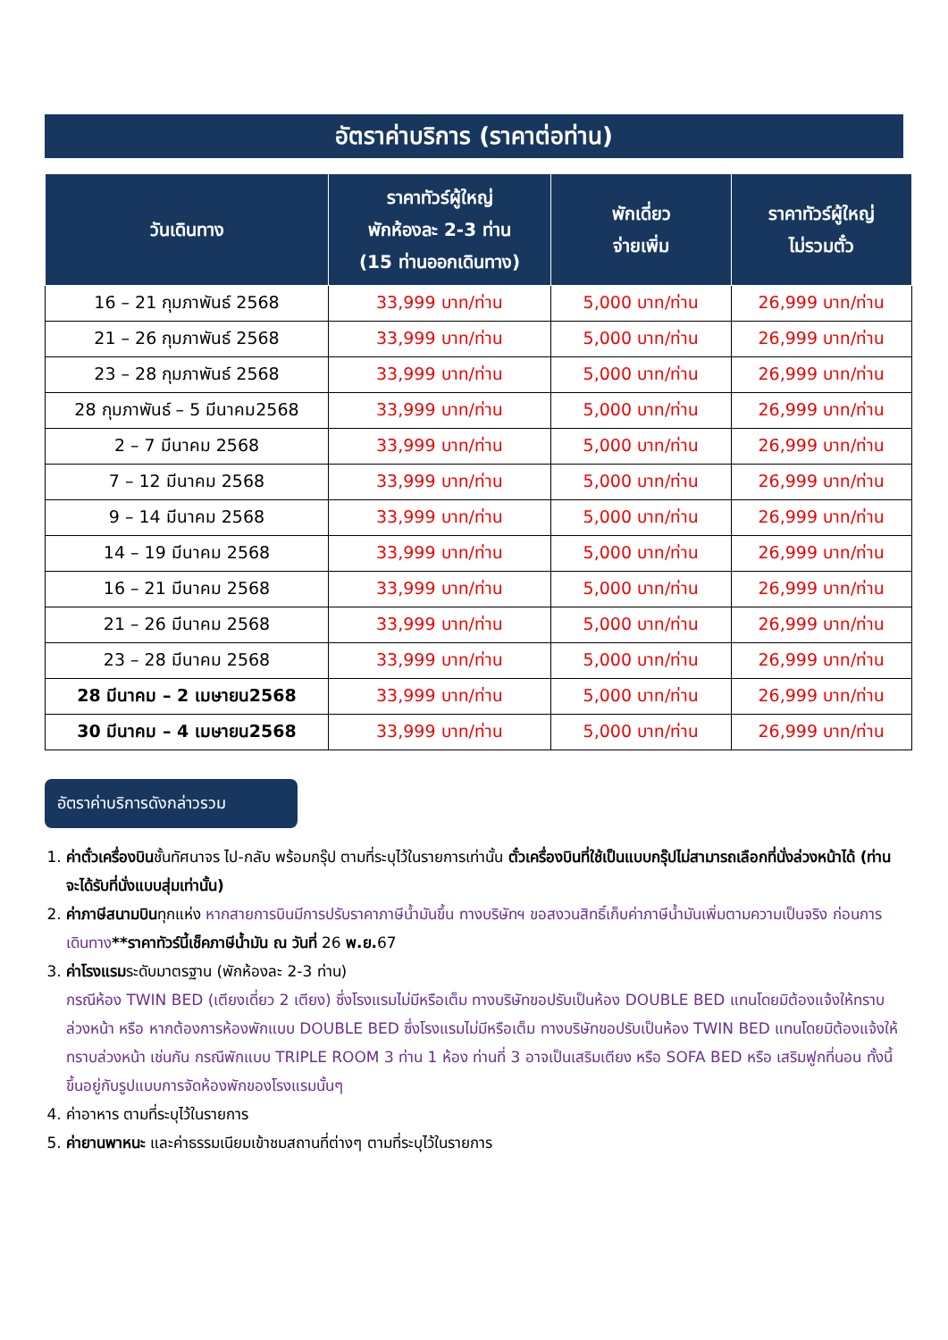อัตราค่าบริการ (ราคาต่อท่าน)
| วันเดินทาง | ราคาทัวร์ผู้ใหญ่ พักห้องละ 2-3 ท่าน (15 ท่านออกเดินทาง) | พักเดี่ยว จ่ายเพิ่ม | ราคาทัวร์ผู้ใหญ่ ไม่รวมตั๋ว |
| --- | --- | --- | --- |
| 16 – 21 กุมภาพันธ์ 2568 | 33,999 บาท/ท่าน | 5,000 บาท/ท่าน | 26,999 บาท/ท่าน |
| 21 – 26 กุมภาพันธ์ 2568 | 33,999 บาท/ท่าน | 5,000 บาท/ท่าน | 26,999 บาท/ท่าน |
| 23 – 28 กุมภาพันธ์ 2568 | 33,999 บาท/ท่าน | 5,000 บาท/ท่าน | 26,999 บาท/ท่าน |
| 28 กุมภาพันธ์ – 5 มีนาคม2568 | 33,999 บาท/ท่าน | 5,000 บาท/ท่าน | 26,999 บาท/ท่าน |
| 2 – 7 มีนาคม 2568 | 33,999 บาท/ท่าน | 5,000 บาท/ท่าน | 26,999 บาท/ท่าน |
| 7 – 12 มีนาคม 2568 | 33,999 บาท/ท่าน | 5,000 บาท/ท่าน | 26,999 บาท/ท่าน |
| 9 – 14 มีนาคม 2568 | 33,999 บาท/ท่าน | 5,000 บาท/ท่าน | 26,999 บาท/ท่าน |
| 14 – 19 มีนาคม 2568 | 33,999 บาท/ท่าน | 5,000 บาท/ท่าน | 26,999 บาท/ท่าน |
| 16 – 21 มีนาคม 2568 | 33,999 บาท/ท่าน | 5,000 บาท/ท่าน | 26,999 บาท/ท่าน |
| 21 – 26 มีนาคม 2568 | 33,999 บาท/ท่าน | 5,000 บาท/ท่าน | 26,999 บาท/ท่าน |
| 23 – 28 มีนาคม 2568 | 33,999 บาท/ท่าน | 5,000 บาท/ท่าน | 26,999 บาท/ท่าน |
| 28 มีนาคม – 2 เมษายน2568 | 33,999 บาท/ท่าน | 5,000 บาท/ท่าน | 26,999 บาท/ท่าน |
| 30 มีนาคม – 4 เมษายน2568 | 33,999 บาท/ท่าน | 5,000 บาท/ท่าน | 26,999 บาท/ท่าน |
อัตราค่าบริการดังกล่าวรวม
1. ค่าตั๋วเครื่องบินชั้นทัศนาจร ไป-กลับ พร้อมกรุ๊ป ตามที่ระบุไว้ในรายการเท่านั้น ตั๋วเครื่องบินที่ใช้เป็นแบบกรุ๊ปไม่สามารถเลือกที่นั่งล่วงหน้าได้ (ท่านจะได้รับที่นั่งแบบสุ่มเท่านั้น)
2. ค่าภาษีสนามบินทุกแห่ง หากสายการบินมีการปรับราคาภาษีน้ำมันขึ้น ทางบริษัทฯ ขอสงวนสิทธิ์เก็บค่าภาษีน้ำมันเพิ่มตามความเป็นจริง ก่อนการเดินทาง**ราคาทัวร์นี้เช็คภาษีน้ำมัน ณ วันที่ 26 พ.ย. 67
3. ค่าโรงแรมระดับมาตรฐาน (พักห้องละ 2-3 ท่าน)
กรณีห้อง TWIN BED (เตียงเดี่ยว 2 เตียง) ซึ่งโรงแรมไม่มีหรือเต็ม ทางบริษัทขอปรับเป็นห้อง DOUBLE BED แทนโดยมิต้องแจ้งให้ทราบล่วงหน้า หรือ หากต้องการห้องพักแบบ DOUBLE BED ซึ่งโรงแรมไม่มีหรือเต็ม ทางบริษัทขอปรับเป็นห้อง TWIN BED แทนโดยมิต้องแจ้งให้ทราบล่วงหน้า เช่นกัน กรณีพักแบบ TRIPLE ROOM 3 ท่าน 1 ห้อง ท่านที่ 3 อาจเป็นเสริมเตียง หรือ SOFA BED หรือ เสริมฟูกที่นอน ทั้งนี้ขึ้นอยู่กับรูปแบบการจัดห้องพักของโรงแรมนั้นๆ
4. ค่าอาหาร ตามที่ระบุไว้ในรายการ
5. ค่ายานพาหนะ และค่าธรรมเนียมเข้าชมสถานที่ต่างๆ ตามที่ระบุไว้ในรายการ